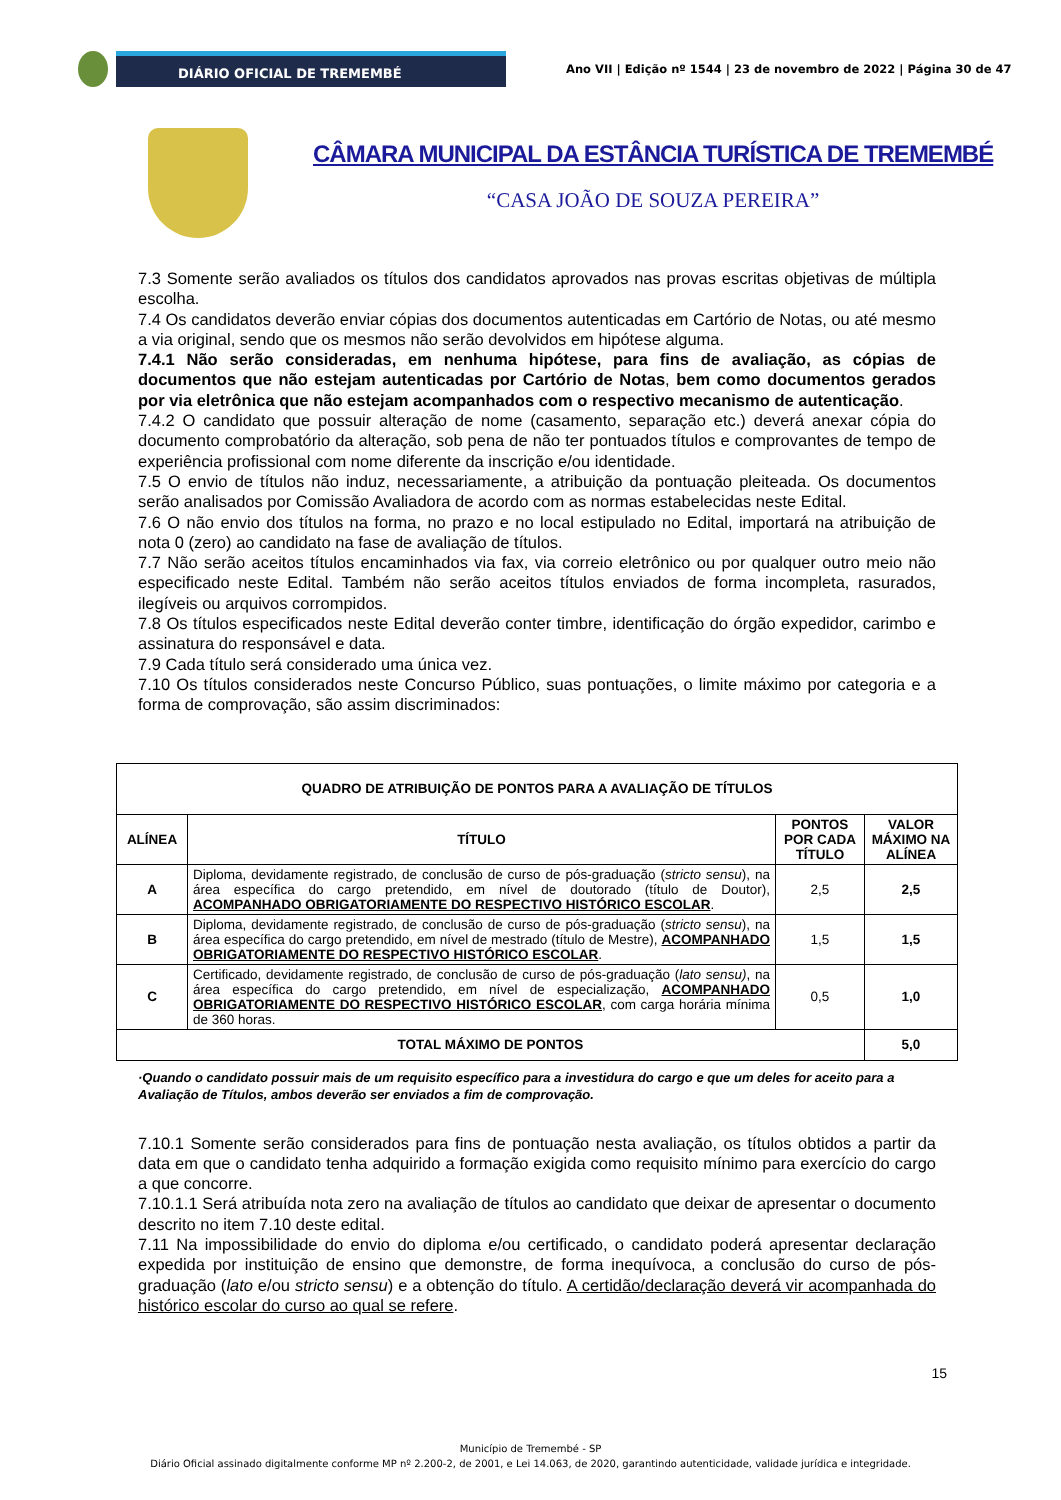DIÁRIO OFICIAL DE TREMEMBÉ
Ano VII | Edição nº 1544 | 23 de novembro de 2022 | Página 30 de 47
CÂMARA MUNICIPAL DA ESTÂNCIA TURÍSTICA DE TREMEMBÉ
“CASA JOÃO DE SOUZA PEREIRA”
7.3 Somente serão avaliados os títulos dos candidatos aprovados nas provas escritas objetivas de múltipla escolha.
7.4 Os candidatos deverão enviar cópias dos documentos autenticadas em Cartório de Notas, ou até mesmo a via original, sendo que os mesmos não serão devolvidos em hipótese alguma.
7.4.1 Não serão consideradas, em nenhuma hipótese, para fins de avaliação, as cópias de documentos que não estejam autenticadas por Cartório de Notas, bem como documentos gerados por via eletrônica que não estejam acompanhados com o respectivo mecanismo de autenticação.
7.4.2 O candidato que possuir alteração de nome (casamento, separação etc.) deverá anexar cópia do documento comprobatório da alteração, sob pena de não ter pontuados títulos e comprovantes de tempo de experiência profissional com nome diferente da inscrição e/ou identidade.
7.5 O envio de títulos não induz, necessariamente, a atribuição da pontuação pleiteada. Os documentos serão analisados por Comissão Avaliadora de acordo com as normas estabelecidas neste Edital.
7.6 O não envio dos títulos na forma, no prazo e no local estipulado no Edital, importará na atribuição de nota 0 (zero) ao candidato na fase de avaliação de títulos.
7.7 Não serão aceitos títulos encaminhados via fax, via correio eletrônico ou por qualquer outro meio não especificado neste Edital. Também não serão aceitos títulos enviados de forma incompleta, rasurados, ilegíveis ou arquivos corrompidos.
7.8 Os títulos especificados neste Edital deverão conter timbre, identificação do órgão expedidor, carimbo e assinatura do responsável e data.
7.9 Cada título será considerado uma única vez.
7.10 Os títulos considerados neste Concurso Público, suas pontuações, o limite máximo por categoria e a forma de comprovação, são assim discriminados:
| QUADRO DE ATRIBUIÇÃO DE PONTOS PARA A AVALIAÇÃO DE TÍTULOS | | | |
| --- | --- | --- | --- |
| ALÍNEA | TÍTULO | PONTOS POR CADA TÍTULO | VALOR MÁXIMO NA ALÍNEA |
| A | Diploma, devidamente registrado, de conclusão de curso de pós-graduação ( stricto sensu ), na área específica do cargo pretendido, em nível de doutorado (título de Doutor), ACOMPANHADO OBRIGATORIAMENTE DO RESPECTIVO HISTÓRICO ESCOLAR . | 2,5 | 2,5 |
| B | Diploma, devidamente registrado, de conclusão de curso de pós-graduação ( stricto sensu ), na área específica do cargo pretendido, em nível de mestrado (título de Mestre), ACOMPANHADO OBRIGATORIAMENTE DO RESPECTIVO HISTÓRICO ESCOLAR . | 1,5 | 1,5 |
| C | Certificado, devidamente registrado, de conclusão de curso de pós-graduação ( lato sensu) , na área específica do cargo pretendido, em nível de especialização, ACOMPANHADO OBRIGATORIAMENTE DO RESPECTIVO HISTÓRICO ESCOLAR , com carga horária mínima de 360 horas. | 0,5 | 1,0 |
| TOTAL MÁXIMO DE PONTOS | | | 5,0 |
·Quando o candidato possuir mais de um requisito específico para a investidura do cargo e que um deles for aceito para a Avaliação de Títulos, ambos deverão ser enviados a fim de comprovação.
7.10.1 Somente serão considerados para fins de pontuação nesta avaliação, os títulos obtidos a partir da data em que o candidato tenha adquirido a formação exigida como requisito mínimo para exercício do cargo a que concorre.
7.10.1.1 Será atribuída nota zero na avaliação de títulos ao candidato que deixar de apresentar o documento descrito no item 7.10 deste edital.
7.11 Na impossibilidade do envio do diploma e/ou certificado, o candidato poderá apresentar declaração expedida por instituição de ensino que demonstre, de forma inequívoca, a conclusão do curso de pós-graduação (lato e/ou stricto sensu) e a obtenção do título. A certidão/declaração deverá vir acompanhada do histórico escolar do curso ao qual se refere.
15
Município de Tremembé - SP
Diário Oficial assinado digitalmente conforme MP nº 2.200-2, de 2001, e Lei 14.063, de 2020, garantindo autenticidade, validade jurídica e integridade.